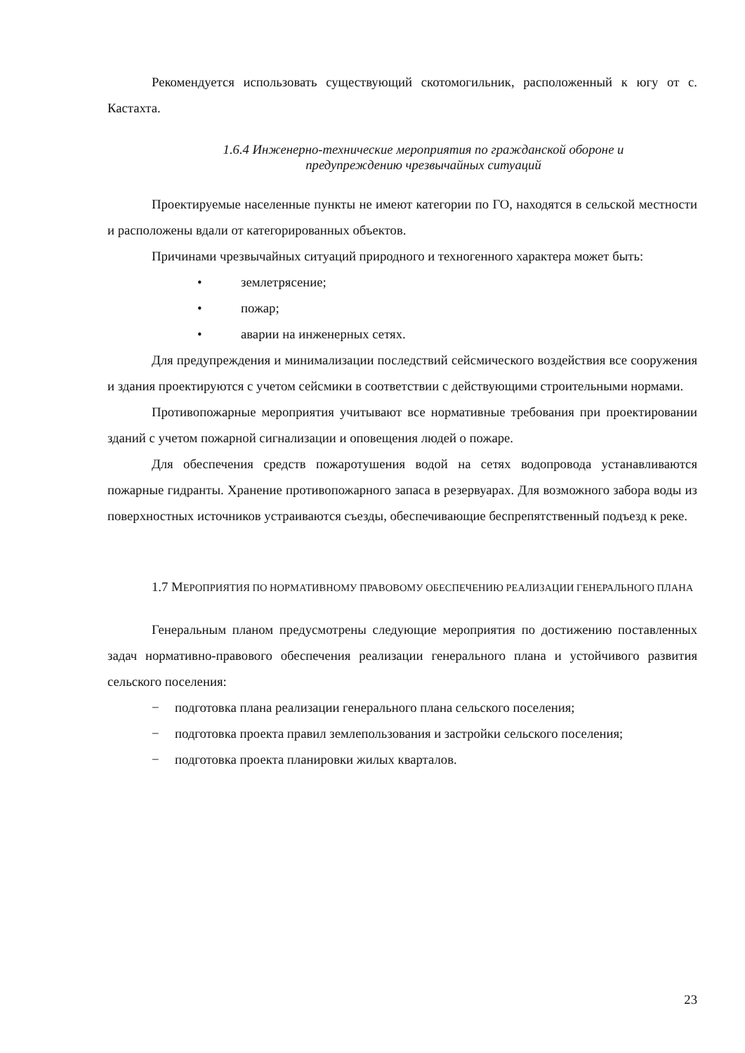Рекомендуется использовать существующий скотомогильник, расположенный к югу от с. Кастахта.
1.6.4 Инженерно-технические мероприятия по гражданской обороне и
предупреждению чрезвычайных ситуаций
Проектируемые населенные пункты не имеют категории по ГО, находятся в сельской местности и расположены вдали от категорированных объектов.
Причинами чрезвычайных ситуаций природного и техногенного характера может быть:
• землетрясение;
• пожар;
• аварии на инженерных сетях.
Для предупреждения и минимализации последствий сейсмического воздействия все сооружения и здания проектируются с учетом сейсмики в соответствии с действующими строительными нормами.
Противопожарные мероприятия учитывают все нормативные требования при проектировании зданий с учетом пожарной сигнализации и оповещения людей о пожаре.
Для обеспечения средств пожаротушения водой на сетях водопровода устанавливаются пожарные гидранты. Хранение противопожарного запаса в резервуарах. Для возможного забора воды из поверхностных источников устраиваются съезды, обеспечивающие беспрепятственный подъезд к реке.
1.7 МЕРОПРИЯТИЯ ПО НОРМАТИВНОМУ ПРАВОВОМУ ОБЕСПЕЧЕНИЮ РЕАЛИЗАЦИИ ГЕНЕРАЛЬНОГО ПЛАНА
Генеральным планом предусмотрены следующие мероприятия по достижению поставленных задач нормативно-правового обеспечения реализации генерального плана и устойчивого развития сельского поселения:
− подготовка плана реализации генерального плана сельского поселения;
− подготовка проекта правил землепользования и застройки сельского поселения;
− подготовка проекта планировки жилых кварталов.
23